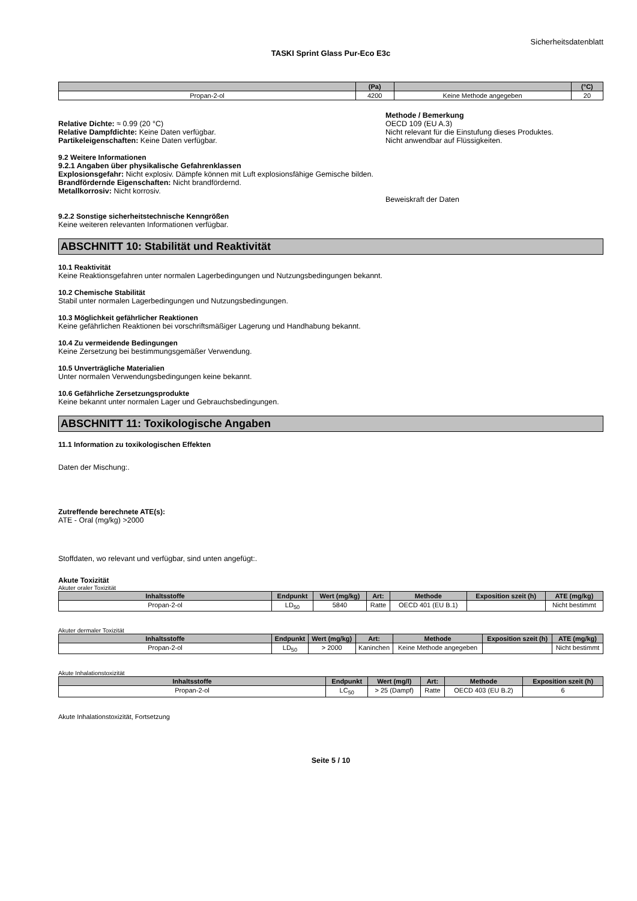Sicherheitsdatenblatt
TASKI Sprint Glass Pur-Eco E3c
| | (Pa) | | (°C) |
| --- | --- | --- | --- |
| Propan-2-ol | 4200 | Keine Methode angegeben | 20 |
Relative Dichte: ≈ 0.99 (20 °C)
Relative Dampfdichte: Keine Daten verfügbar.
Partikeleigenschaften: Keine Daten verfügbar.
Methode / Bemerkung
OECD 109 (EU A.3)
Nicht relevant für die Einstufung dieses Produktes.
Nicht anwendbar auf Flüssigkeiten.
9.2 Weitere Informationen
9.2.1 Angaben über physikalische Gefahrenklassen
Explosionsgefahr: Nicht explosiv. Dämpfe können mit Luft explosionsfähige Gemische bilden.
Brandfördernde Eigenschaften: Nicht brandfördernd.
Metallkorrosiv: Nicht korrosiv.
Beweiskraft der Daten
9.2.2 Sonstige sicherheitstechnische Kenngrößen
Keine weiteren relevanten Informationen verfügbar.
ABSCHNITT 10: Stabilität und Reaktivität
10.1 Reaktivität
Keine Reaktionsgefahren unter normalen Lagerbedingungen und Nutzungsbedingungen bekannt.
10.2 Chemische Stabilität
Stabil unter normalen Lagerbedingungen und Nutzungsbedingungen.
10.3 Möglichkeit gefährlicher Reaktionen
Keine gefährlichen Reaktionen bei vorschriftsmäßiger Lagerung und Handhabung bekannt.
10.4 Zu vermeidende Bedingungen
Keine Zersetzung bei bestimmungsgemäßer Verwendung.
10.5 Unverträgliche Materialien
Unter normalen Verwendungsbedingungen keine bekannt.
10.6 Gefährliche Zersetzungsprodukte
Keine bekannt unter normalen Lager und Gebrauchsbedingungen.
ABSCHNITT 11: Toxikologische Angaben
11.1 Information zu toxikologischen Effekten
Daten der Mischung:.
Zutreffende berechnete ATE(s):
ATE - Oral (mg/kg) >2000
Stoffdaten, wo relevant und verfügbar, sind unten angefügt:.
Akute Toxizität
Akuter oraler Toxizität
| Inhaltsstoffe | Endpunkt | Wert (mg/kg) | Art: | Methode | Exposition szeit (h) | ATE (mg/kg) |
| --- | --- | --- | --- | --- | --- | --- |
| Propan-2-ol | LD<sub>50</sub> | 5840 | Ratte | OECD 401 (EU B.1) | | Nicht bestimmt |
Akuter dermaler Toxizität
| Inhaltsstoffe | Endpunkt | Wert (mg/kg) | Art: | Methode | Exposition szeit (h) | ATE (mg/kg) |
| --- | --- | --- | --- | --- | --- | --- |
| Propan-2-ol | LD<sub>50</sub> | > 2000 | Kaninchen | Keine Methode angegeben | | Nicht bestimmt |
Akute Inhalationstoxizität
| Inhaltsstoffe | Endpunkt | Wert (mg/l) | Art: | Methode | Exposition szeit (h) |
| --- | --- | --- | --- | --- | --- |
| Propan-2-ol | LC<sub>50</sub> | > 25 (Dampf) | Ratte | OECD 403 (EU B.2) | 6 |
Akute Inhalationstoxizität, Fortsetzung
Seite 5 / 10